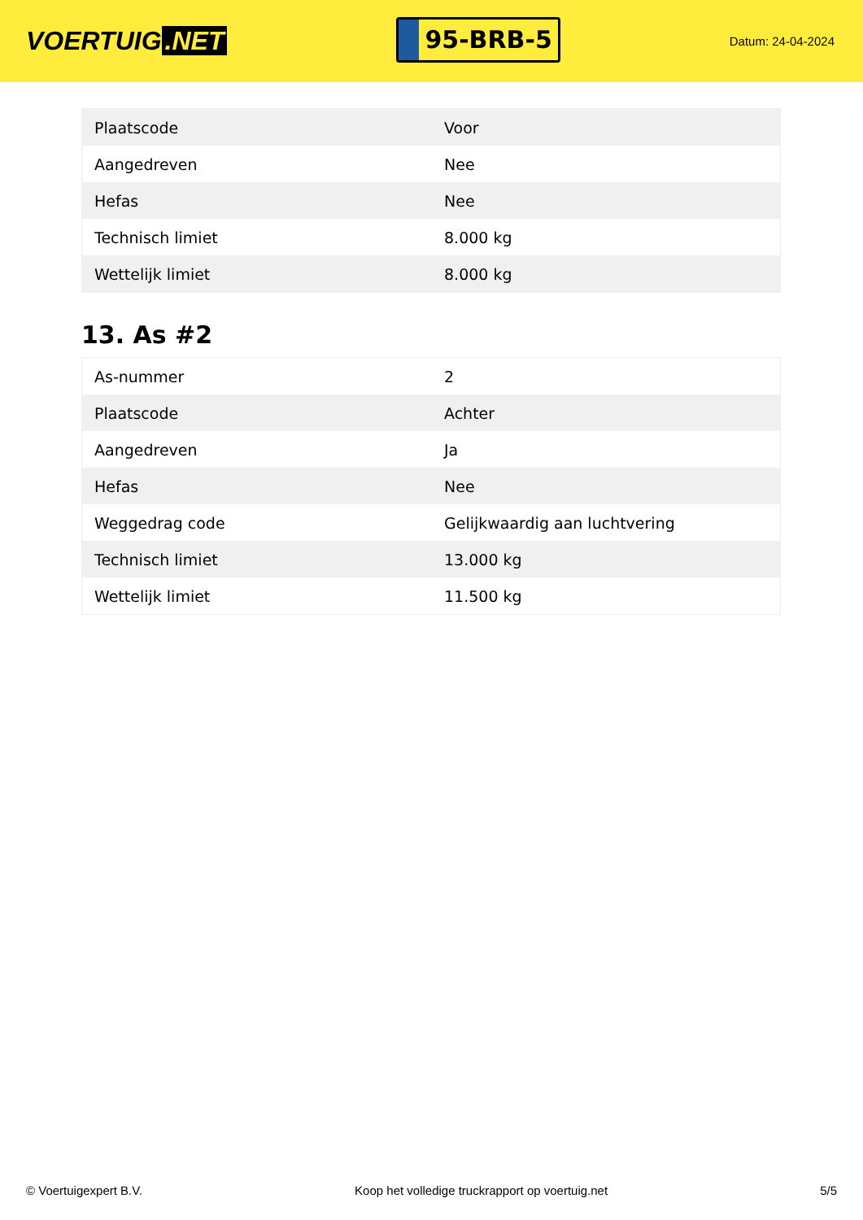VOERTUIG.NET
95-BRB-5
Datum: 24-04-2024
| Plaatscode | Voor |
| Aangedreven | Nee |
| Hefas | Nee |
| Technisch limiet | 8.000 kg |
| Wettelijk limiet | 8.000 kg |
13. As #2
| As-nummer | 2 |
| Plaatscode | Achter |
| Aangedreven | Ja |
| Hefas | Nee |
| Weggedrag code | Gelijkwaardig aan luchtvering |
| Technisch limiet | 13.000 kg |
| Wettelijk limiet | 11.500 kg |
© Voertuigexpert B.V. Koop het volledige truckrapport op voertuig.net 5/5